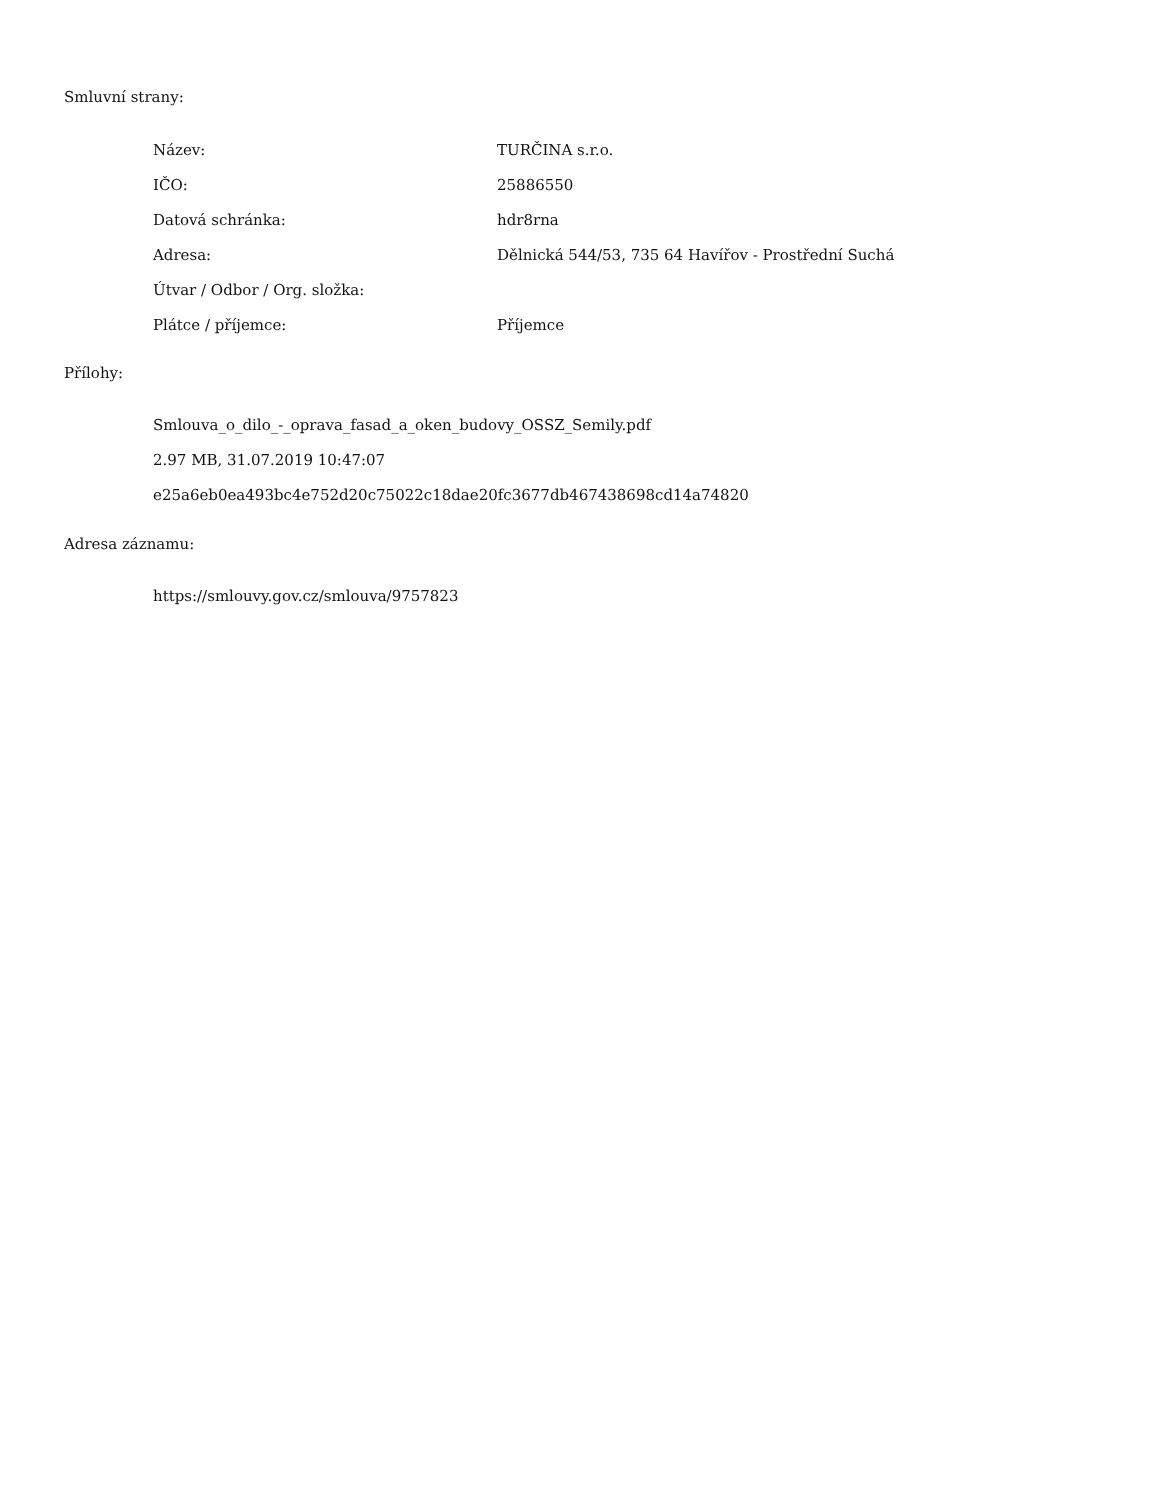Smluvní strany:
| Název: | TURČINA s.r.o. |
| IČO: | 25886550 |
| Datová schránka: | hdr8rna |
| Adresa: | Dělnická 544/53, 735 64 Havířov - Prostřední Suchá |
| Útvar / Odbor / Org. složka: | |
| Plátce / příjemce: | Příjemce |
Přílohy:
Smlouva_o_dilo_-_oprava_fasad_a_oken_budovy_OSSZ_Semily.pdf
2.97 MB, 31.07.2019 10:47:07
e25a6eb0ea493bc4e752d20c75022c18dae20fc3677db467438698cd14a74820
Adresa záznamu:
https://smlouvy.gov.cz/smlouva/9757823